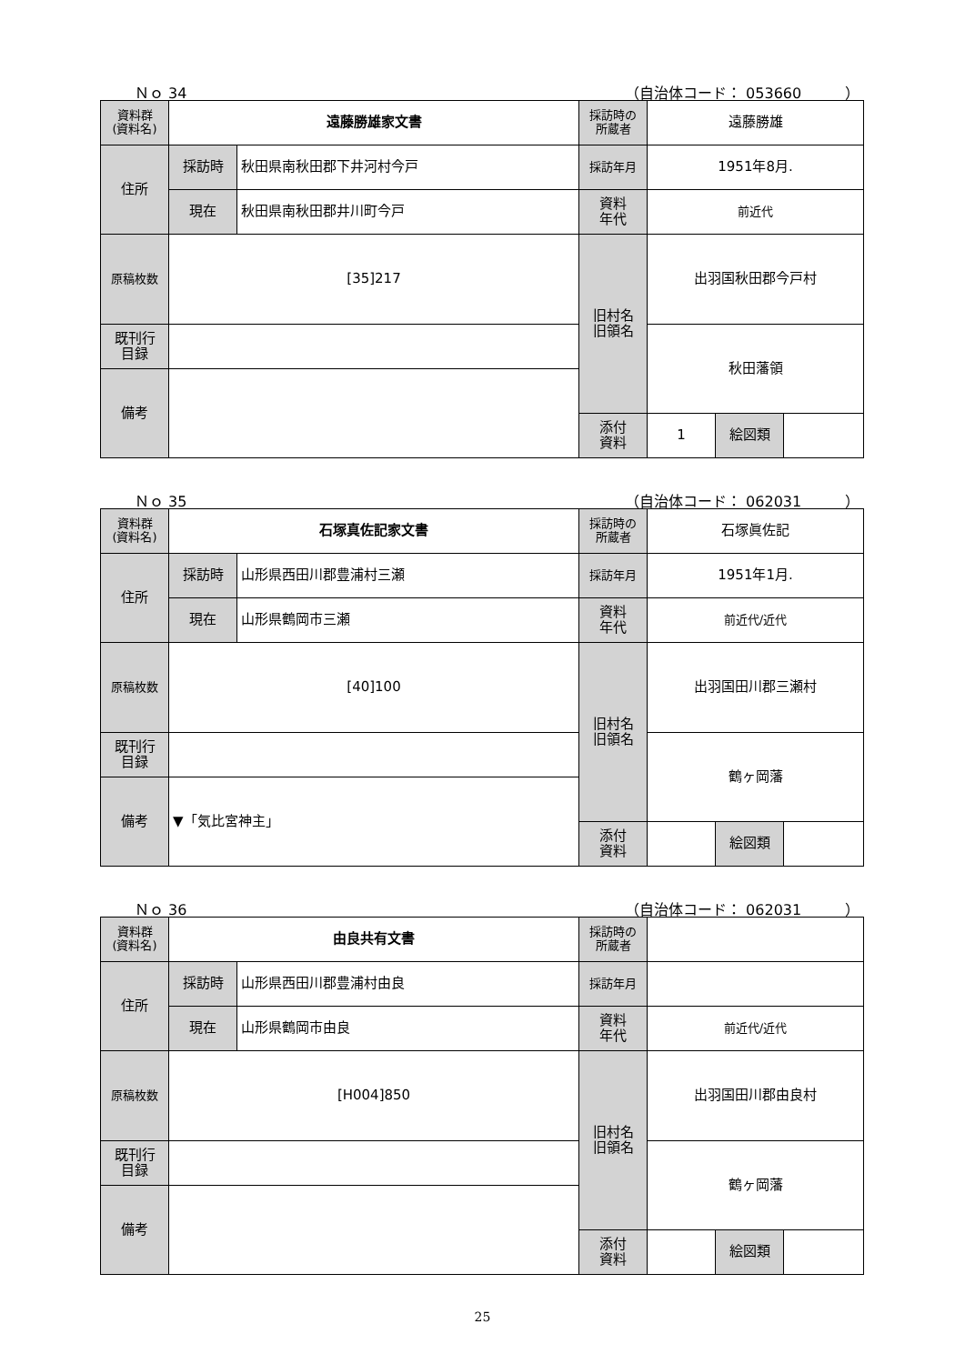Ｎｏ 34 （自治体コード： 053660　　　）
| 資料群 (資料名) | 遠藤勝雄家文書 | | 採訪時の 所蔵者 | 遠藤勝雄 | | |
| 住所 | 採訪時 | 秋田県南秋田郡下井河村今戸 | 採訪年月 | 1951年8月. | | |
| | 現在 | 秋田県南秋田郡井川町今戸 | 資料 年代 | 前近代 | | |
| 原稿枚数 | [35]217 | | 旧村名 旧領名 | 出羽国秋田郡今戸村 | | |
| 既刊行 目録 | | | | 秋田藩領 | | |
| 備考 | | | | | | |
| | | | 添付 資料 | 1 | 絵図類 | |
Ｎｏ 35 （自治体コード： 062031　　　）
| 資料群 (資料名) | 石塚真佐記家文書 | | 採訪時の 所蔵者 | 石塚眞佐記 | | |
| 住所 | 採訪時 | 山形県西田川郡豊浦村三瀬 | 採訪年月 | 1951年1月. | | |
| | 現在 | 山形県鶴岡市三瀬 | 資料 年代 | 前近代/近代 | | |
| 原稿枚数 | [40]100 | | 旧村名 旧領名 | 出羽国田川郡三瀬村 | | |
| 既刊行 目録 | | | | 鶴ヶ岡藩 | | |
| 備考 | ▼「気比宮神主」 | | | | | |
| | | | 添付 資料 | | 絵図類 | |
Ｎｏ 36 （自治体コード： 062031　　　）
| 資料群 (資料名) | 由良共有文書 | | 採訪時の 所蔵者 | | | |
| 住所 | 採訪時 | 山形県西田川郡豊浦村由良 | 採訪年月 | | | |
| | 現在 | 山形県鶴岡市由良 | 資料 年代 | 前近代/近代 | | |
| 原稿枚数 | [H004]850 | | 旧村名 旧領名 | 出羽国田川郡由良村 | | |
| 既刊行 目録 | | | | 鶴ヶ岡藩 | | |
| 備考 | | | | | | |
| | | | 添付 資料 | | 絵図類 | |
25